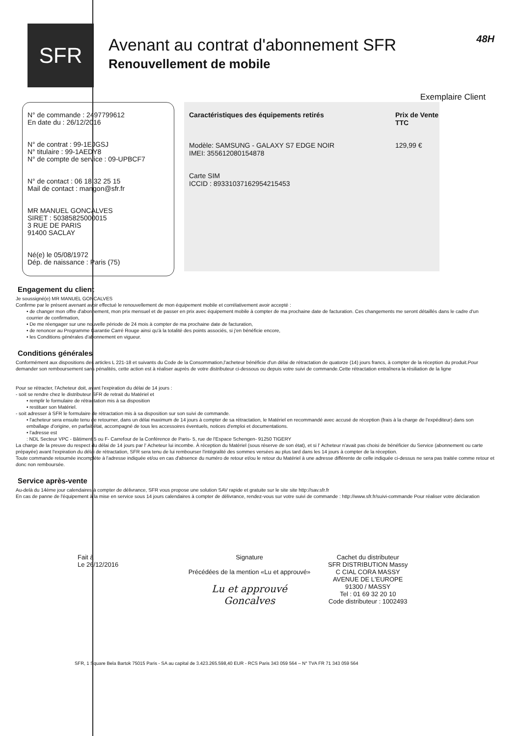SFR
Avenant au contrat d'abonnement SFR
Renouvellement de mobile
48H
Exemplaire Client
N° de commande : 2497799612
En date du : 26/12/2016
N° de contrat : 99-1EJGSJ
N° titulaire : 99-1AEDY8
N° de compte de service : 09-UPBCF7
N° de contact : 06 18 32 25 15
Mail de contact : mangon@sfr.fr
MR MANUEL GONCALVES
SIRET : 50385825000015
3 RUE DE PARIS
91400 SACLAY
Né(e) le 05/08/1972
Dép. de naissance : Paris (75)
Caractéristiques des équipements retirés Prix de Vente TTC
Modèle: SAMSUNG - GALAXY S7 EDGE NOIR
IMEI: 355612080154878
129,99 €
Carte SIM
ICCID : 89331037162954215453
Engagement du client
Je soussigné(e) MR MANUEL GONCALVES
Confirme par le présent avenant avoir effectué le renouvellement de mon équipement mobile et corrélativement avoir accepté :
• de changer mon offre d'abonnement, mon prix mensuel et de passer en prix avec équipement mobile à compter de ma prochaine date de facturation. Ces changements me seront détaillés dans le cadre d'un courrier de confirmation,
• De me réengager sur une nouvelle période de 24 mois à compter de ma prochaine date de facturation,
• de renoncer au Programme Garantie Carré Rouge ainsi qu'à la totalité des points associés, si j'en bénéficie encore,
• les Conditions générales d'abonnement en vigueur.
Conditions générales
Conformément aux dispositions des articles L 221-18 et suivants du Code de la Consommation,l'acheteur bénéficie d'un délai de rétractation de quatorze (14) jours francs, à compter de la réception du produit.Pour demander son remboursement sans pénalités, cette action est à réaliser auprès de votre distributeur ci-dessous ou depuis votre suivi de commande.Cette rétractation entraînera la résiliation de la ligne
Pour se rétracter, l'Acheteur doit, avant l'expiration du délai de 14 jours :
- soit se rendre chez le distributeur SFR de retrait du Matériel et
• remplir le formulaire de rétractation mis à sa disposition
• restituer son Matériel.
- soit adresser à SFR le formulaire de rétractation mis à sa disposition sur son suivi de commande.
• l'acheteur sera ensuite tenu de retourner, dans un délai maximum de 14 jours à compter de sa rétractation, le Matériel en recommandé avec accusé de réception (frais à la charge de l'expéditeur) dans son emballage d'origine, en parfait état, accompagné de tous les accessoires éventuels, notices d'emploi et documentations.
• l'adresse est
: NDL Secteur VPC - Bâtiment 5 ou F- Carrefour de la Conférence de Paris- 5, rue de l'Espace Schengen- 91250 TIGERY
La charge de la preuve du respect du délai de 14 jours par l' Acheteur lui incombe. À réception du Matériel (sous réserve de son état), et si l' Acheteur n'avait pas choisi de bénéficier du Service (abonnement ou carte prépayée) avant l'expiration du délai de rétractation, SFR sera tenu de lui rembourser l'intégralité des sommes versées au plus tard dans les 14 jours à compter de la réception.
Toute commande retournée incomplète à l'adresse indiquée et/ou en cas d'absence du numéro de retour et/ou le retour du Matériel à une adresse différente de celle indiquée ci-dessus ne sera pas traitée comme retour et donc non remboursée.
Service après-vente
Au-delà du 14ème jour calendaires à compter de délivrance, SFR vous propose une solution SAV rapide et gratuite sur le site site http://sav.sfr.fr
En cas de panne de l'équipement à la mise en service sous 14 jours calendaires à compter de délivrance, rendez-vous sur votre suivi de commande : http://www.sfr.fr/suivi-commande Pour réaliser votre déclaration
Fait à
Le 26/12/2016
Signature
Précédées de la mention «Lu et approuvé»
Lu et approuvé
Goncalves
Cachet du distributeur
SFR DISTRIBUTION Massy
C CIAL CORA MASSY
AVENUE DE L'EUROPE
91300 / MASSY
Tel : 01 69 32 20 10
Code distributeur : 1002493
SFR, 1 Square Bela Bartok 75015 Paris - SA au capital de 3.423.265.598,40 EUR - RCS Paris 343 059 564 – N° TVA FR 71 343 059 564